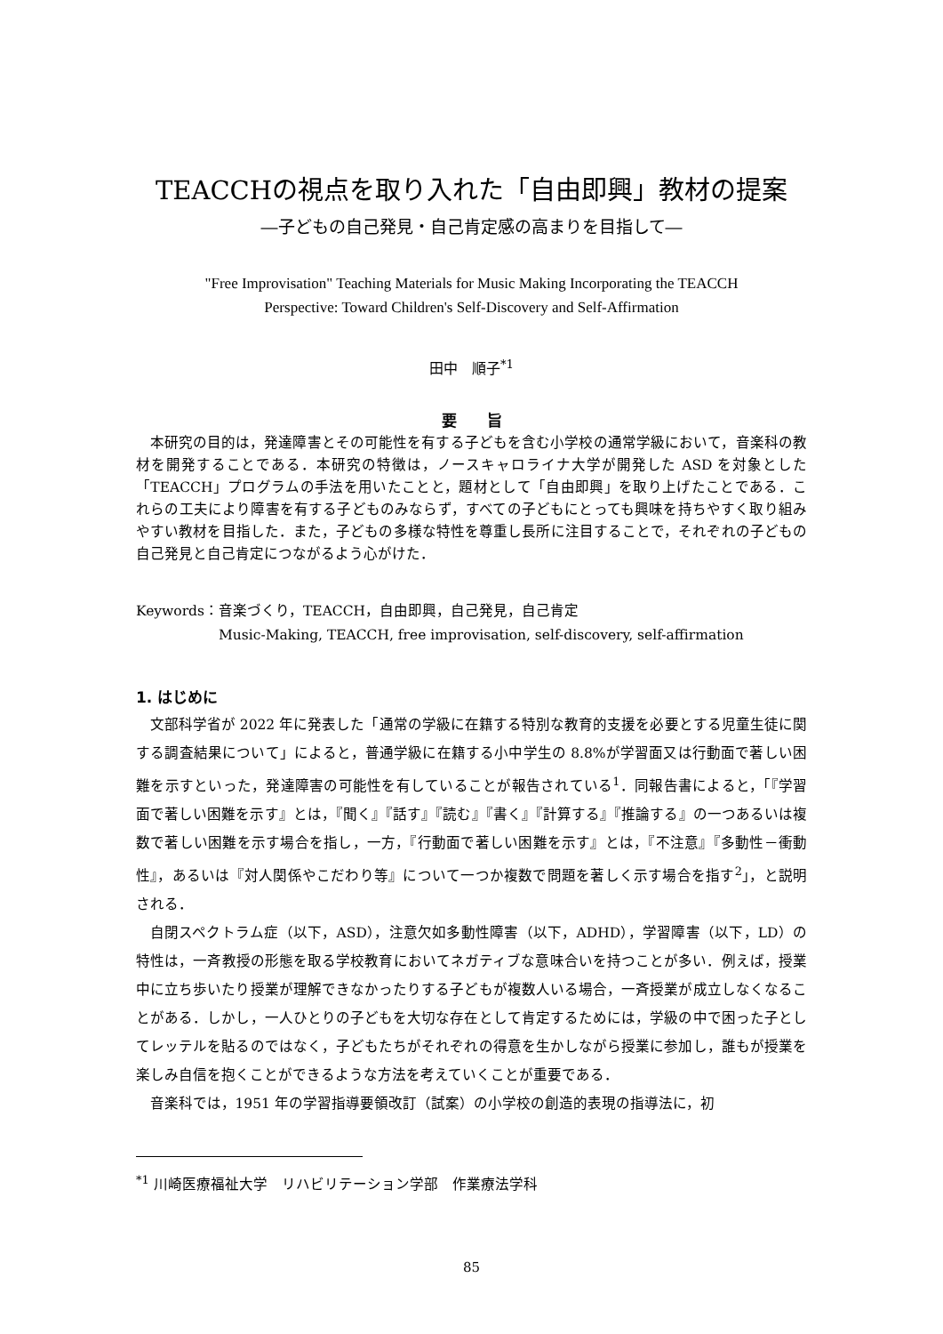TEACCHの視点を取り入れた「自由即興」教材の提案
―子どもの自己発見・自己肯定感の高まりを目指して―
"Free Improvisation" Teaching Materials for Music Making Incorporating the TEACCH
Perspective: Toward Children's Self-Discovery and Self-Affirmation
田中　順子<sup>*1</sup>
要　　旨
本研究の目的は，発達障害とその可能性を有する子どもを含む小学校の通常学級において，音楽科の教材を開発することである．本研究の特徴は，ノースキャロライナ大学が開発した ASD を対象とした「TEACCH」プログラムの手法を用いたことと，題材として「自由即興」を取り上げたことである．これらの工夫により障害を有する子どものみならず，すべての子どもにとっても興味を持ちやすく取り組みやすい教材を目指した．また，子どもの多様な特性を尊重し長所に注目することで，それぞれの子どもの自己発見と自己肯定につながるよう心がけた．
Keywords：音楽づくり，TEACCH，自由即興，自己発見，自己肯定
Music-Making, TEACCH, free improvisation, self-discovery, self-affirmation
1. はじめに
文部科学省が 2022 年に発表した「通常の学級に在籍する特別な教育的支援を必要とする児童生徒に関する調査結果について」によると，普通学級に在籍する小中学生の 8.8%が学習面又は行動面で著しい困難を示すといった，発達障害の可能性を有していることが報告されている<sup>1</sup>．同報告書によると，「『学習面で著しい困難を示す』とは，『聞く』『話す』『読む』『書く』『計算する』『推論する』の一つあるいは複数で著しい困難を示す場合を指し，一方，『行動面で著しい困難を示す』とは，『不注意』『多動性－衝動性』，あるいは『対人関係やこだわり等』について一つか複数で問題を著しく示す場合を指す<sup>2</sup>」，と説明される．
自閉スペクトラム症（以下，ASD），注意欠如多動性障害（以下，ADHD），学習障害（以下，LD）の特性は，一斉教授の形態を取る学校教育においてネガティブな意味合いを持つことが多い．例えば，授業中に立ち歩いたり授業が理解できなかったりする子どもが複数人いる場合，一斉授業が成立しなくなることがある．しかし，一人ひとりの子どもを大切な存在として肯定するためには，学級の中で困った子としてレッテルを貼るのではなく，子どもたちがそれぞれの得意を生かしながら授業に参加し，誰もが授業を楽しみ自信を抱くことができるような方法を考えていくことが重要である．
音楽科では，1951 年の学習指導要領改訂（試案）の小学校の創造的表現の指導法に，初
<sup>*1</sup> 川崎医療福祉大学　リハビリテーション学部　作業療法学科
85